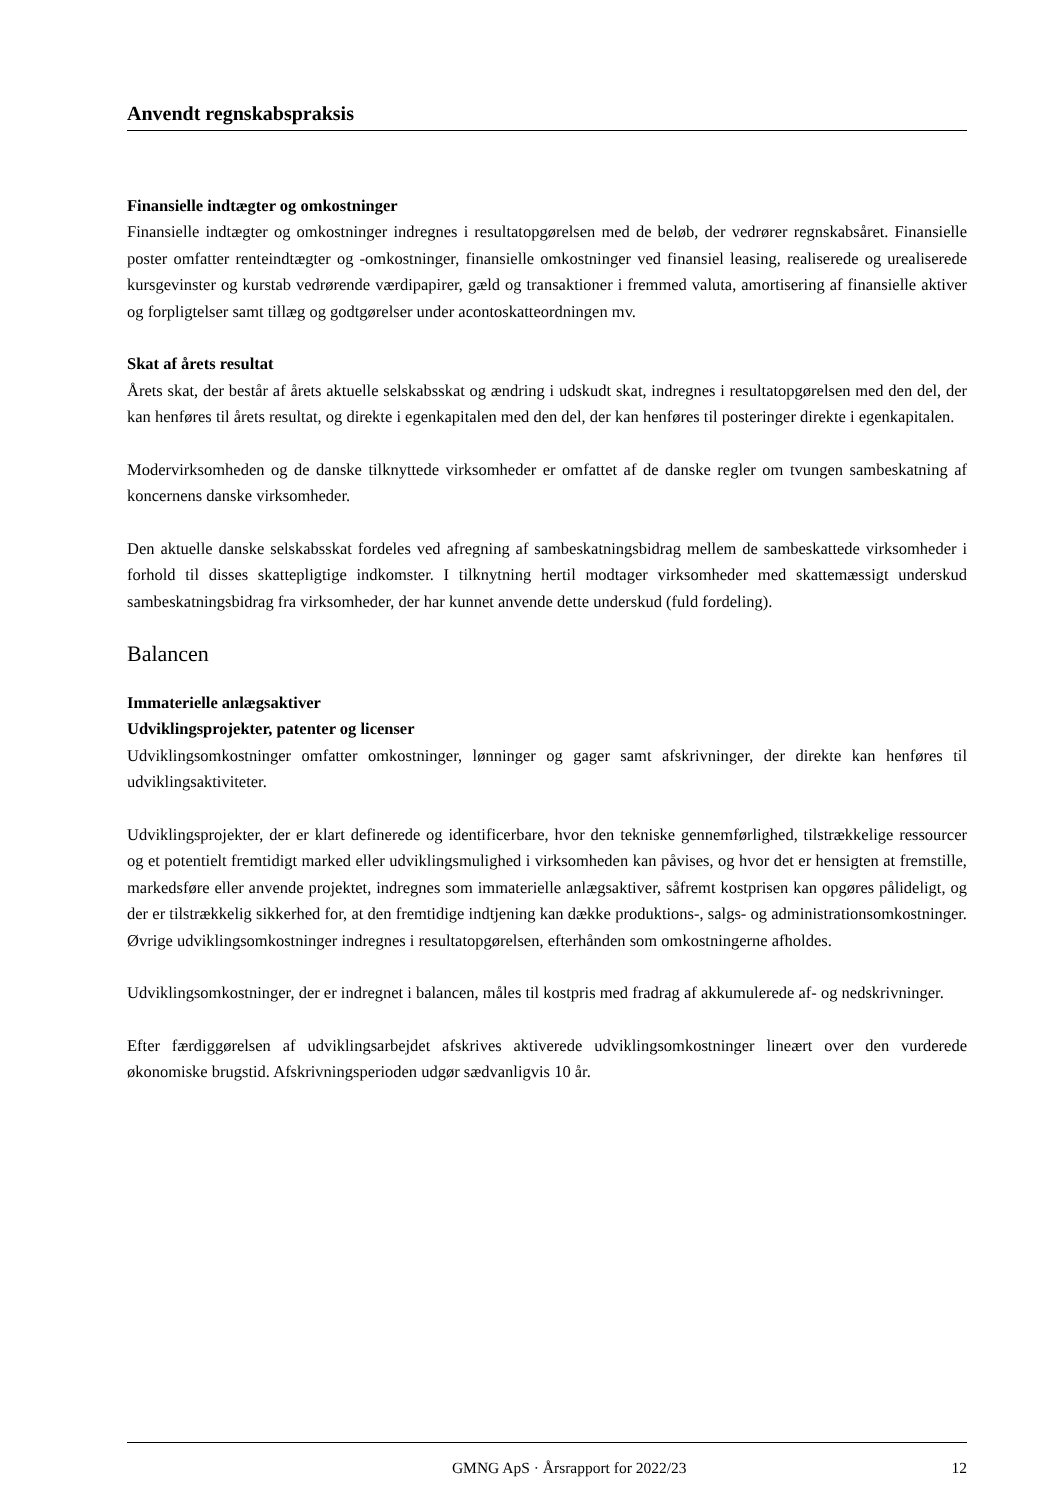Anvendt regnskabspraksis
Finansielle indtægter og omkostninger
Finansielle indtægter og omkostninger indregnes i resultatopgørelsen med de beløb, der vedrører regnskabsåret. Finansielle poster omfatter renteindtægter og -omkostninger, finansielle omkostninger ved finansiel leasing, realiserede og urealiserede kursgevinster og kurstab vedrørende værdipapirer, gæld og transaktioner i fremmed valuta, amortisering af finansielle aktiver og forpligtelser samt tillæg og godtgørelser under acontoskatteordningen mv.
Skat af årets resultat
Årets skat, der består af årets aktuelle selskabsskat og ændring i udskudt skat, indregnes i resultatopgørelsen med den del, der kan henføres til årets resultat, og direkte i egenkapitalen med den del, der kan henføres til posteringer direkte i egenkapitalen.
Modervirksomheden og de danske tilknyttede virksomheder er omfattet af de danske regler om tvungen sambeskatning af koncernens danske virksomheder.
Den aktuelle danske selskabsskat fordeles ved afregning af sambeskatningsbidrag mellem de sambeskattede virksomheder i forhold til disses skattepligtige indkomster. I tilknytning hertil modtager virksomheder med skattemæssigt underskud sambeskatningsbidrag fra virksomheder, der har kunnet anvende dette underskud (fuld fordeling).
Balancen
Immaterielle anlægsaktiver
Udviklingsprojekter, patenter og licenser
Udviklingsomkostninger omfatter omkostninger, lønninger og gager samt afskrivninger, der direkte kan henføres til udviklingsaktiviteter.
Udviklingsprojekter, der er klart definerede og identificerbare, hvor den tekniske gennemførlighed, tilstrækkelige ressourcer og et potentielt fremtidigt marked eller udviklingsmulighed i virksomheden kan påvises, og hvor det er hensigten at fremstille, markedsføre eller anvende projektet, indregnes som immaterielle anlægsaktiver, såfremt kostprisen kan opgøres pålideligt, og der er tilstrækkelig sikkerhed for, at den fremtidige indtjening kan dække produktions-, salgs- og administrationsomkostninger. Øvrige udviklingsomkostninger indregnes i resultatopgørelsen, efterhånden som omkostningerne afholdes.
Udviklingsomkostninger, der er indregnet i balancen, måles til kostpris med fradrag af akkumulerede af- og nedskrivninger.
Efter færdiggørelsen af udviklingsarbejdet afskrives aktiverede udviklingsomkostninger lineært over den vurderede økonomiske brugstid. Afskrivningsperioden udgør sædvanligvis 10 år.
GMNG ApS · Årsrapport for 2022/23 12